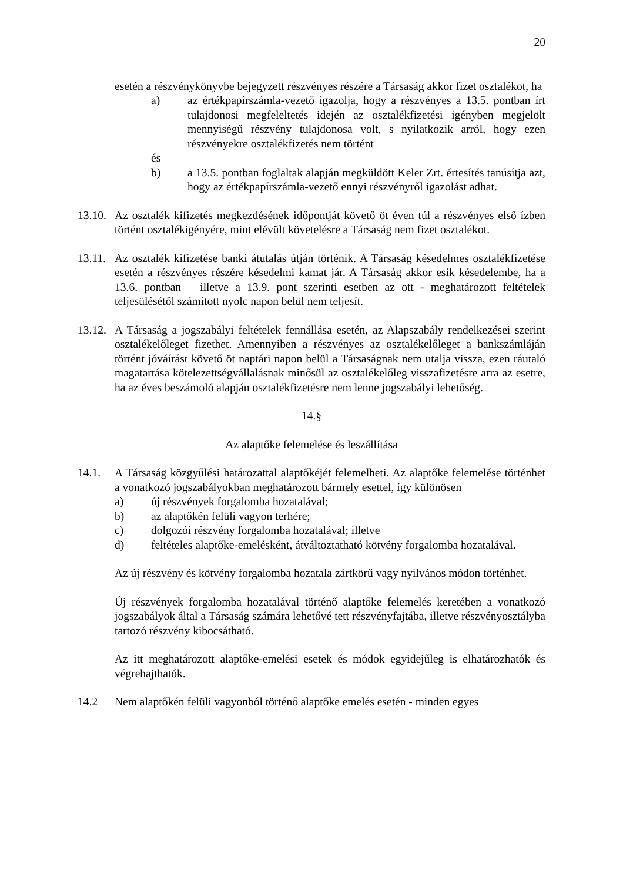20
esetén a részvénykönyvbe bejegyzett részvényes részére a Társaság akkor fizet osztalékot, ha
a) az értékpapírszámla-vezető igazolja, hogy a részvényes a 13.5. pontban írt tulajdonosi megfeleltetés idején az osztalékfizetési igényben megjelölt mennyiségű részvény tulajdonosa volt, s nyilatkozik arról, hogy ezen részvényekre osztalékfizetés nem történt
és
b) a 13.5. pontban foglaltak alapján megküldött Keler Zrt. értesítés tanúsítja azt, hogy az értékpapírszámla-vezető ennyi részvényről igazolást adhat.
13.10. Az osztalék kifizetés megkezdésének időpontját követő öt éven túl a részvényes első ízben történt osztalékigényére, mint elévült követelésre a Társaság nem fizet osztalékot.
13.11. Az osztalék kifizetése banki átutalás útján történik. A Társaság késedelmes osztalékfizetése esetén a részvényes részére késedelmi kamat jár. A Társaság akkor esik késedelembe, ha a 13.6. pontban – illetve a 13.9. pont szerinti esetben az ott - meghatározott feltételek teljesülésétől számított nyolc napon belül nem teljesít.
13.12. A Társaság a jogszabályi feltételek fennállása esetén, az Alapszabály rendelkezései szerint osztalékelőleget fizethet. Amennyiben a részvényes az osztalékelőleget a bankszámláján történt jóváírást követő öt naptári napon belül a Társaságnak nem utalja vissza, ezen ráutaló magatartása kötelezettségvállalásnak minősül az osztalékelőleg visszafizetésre arra az esetre, ha az éves beszámoló alapján osztalékfizetésre nem lenne jogszabályi lehetőség.
14.§
Az alaptőke felemelése és leszállítása
14.1. A Társaság közgyűlési határozattal alaptőkéjét felemelheti. Az alaptőke felemelése történhet a vonatkozó jogszabályokban meghatározott bármely esettel, így különösen
a) új részvények forgalomba hozatalával;
b) az alaptőkén felüli vagyon terhére;
c) dolgozói részvény forgalomba hozatalával; illetve
d) feltételes alaptőke-emelésként, átváltoztatható kötvény forgalomba hozatalával.
Az új részvény és kötvény forgalomba hozatala zártkörű vagy nyilvános módon történhet.
Új részvények forgalomba hozatalával történő alaptőke felemelés keretében a vonatkozó jogszabályok által a Társaság számára lehetővé tett részvényfajtába, illetve részvényosztályba tartozó részvény kibocsátható.
Az itt meghatározott alaptőke-emelési esetek és módok egyidejűleg is elhatározhatók és végrehajthatók.
14.2 Nem alaptőkén felüli vagyonból történő alaptőke emelés esetén - minden egyes